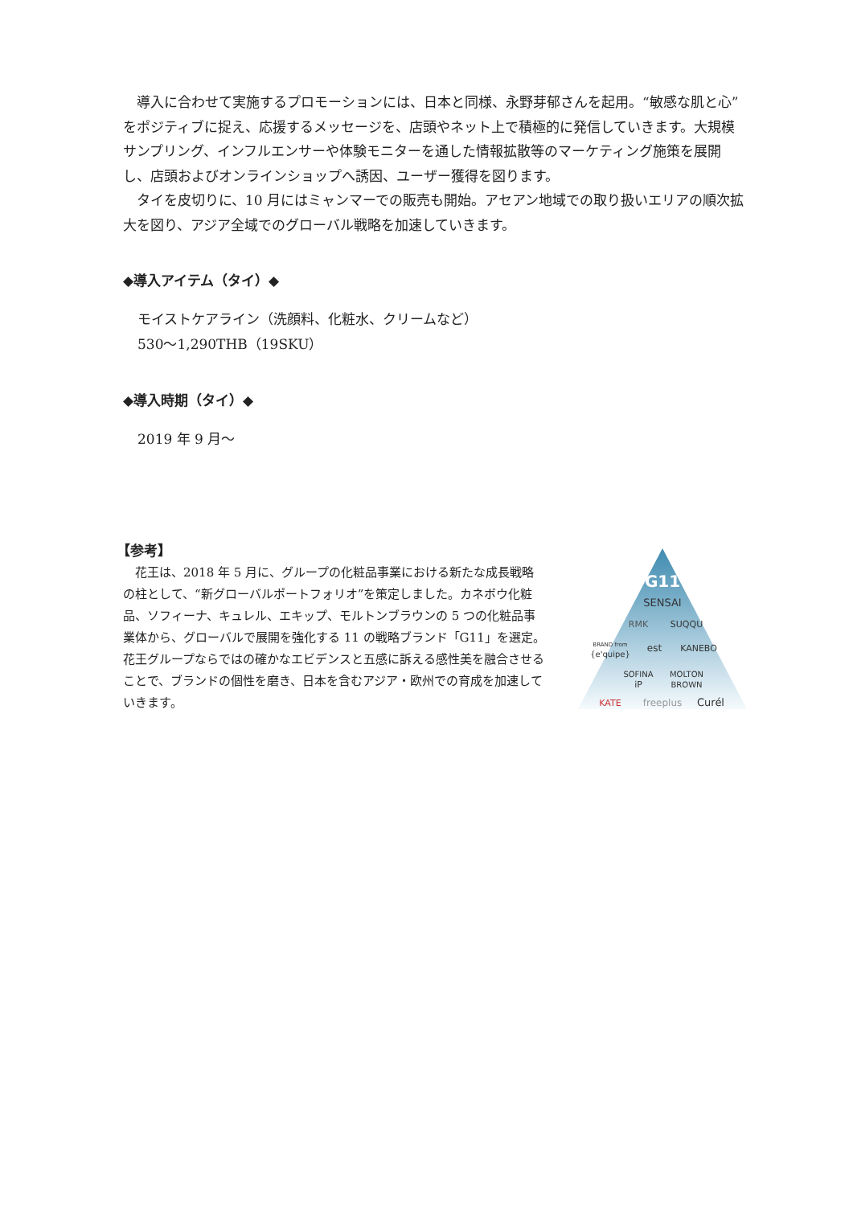導入に合わせて実施するプロモーションには、日本と同様、永野芽郁さんを起用。“敏感な肌と心” をポジティブに捉え、応援するメッセージを、店頭やネット上で積極的に発信していきます。大規模サンプリング、インフルエンサーや体験モニターを通した情報拡散等のマーケティング施策を展開し、店頭およびオンラインショップへ誘因、ユーザー獲得を図ります。
　タイを皮切りに、10 月にはミャンマーでの販売も開始。アセアン地域での取り扱いエリアの順次拡大を図り、アジア全域でのグローバル戦略を加速していきます。
◆導入アイテム（タイ）◆
モイストケアライン（洗顔料、化粧水、クリームなど）
530～1,290THB（19SKU）
◆導入時期（タイ）◆
2019 年 9 月～
【参考】
　花王は、2018 年 5 月に、グループの化粧品事業における新たな成長戦略の柱として、“新グローバルポートフォリオ”を策定しました。カネボウ化粧品、ソフィーナ、キュレル、エキップ、モルトンブラウンの 5 つの化粧品事業体から、グローバルで展開を強化する 11 の戦略ブランド「G11」を選定。花王グループならではの確かなエビデンスと五感に訴える感性美を融合させることで、ブランドの個性を磨き、日本を含むアジア・欧州での育成を加速していきます。
G11
SENSAI
RMK
SUQQU
BRAND from
{e'quipe}
est
KANEBO
SOFINA
iP
MOLTON
BROWN
KATE
freeplus
Curél